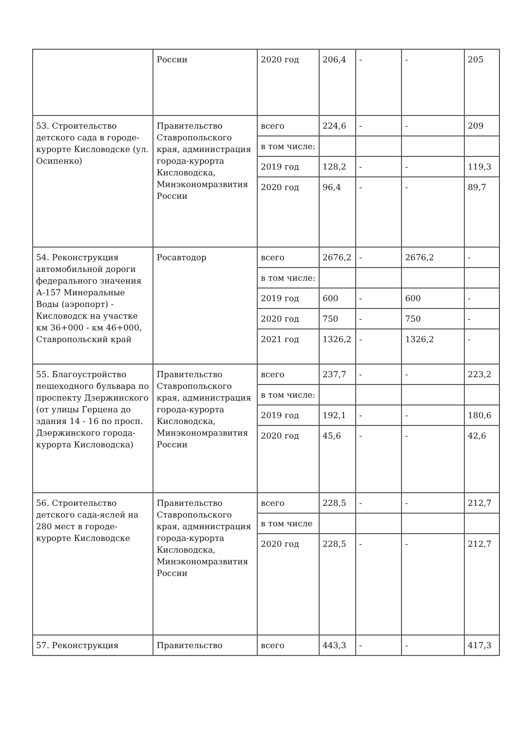| | России | 2020 год | 206,4 | - | - | 205 |
| 53. Строительство детского сада в городе-курорте Кисловодске (ул. Осипенко) | Правительство Ставропольского края, администрация города-курорта Кисловодска, Минэкономразвития России | всего | 224,6 | - | - | 209 |
| | | в том числе: | | | | |
| | | 2019 год | 128,2 | - | - | 119,3 |
| | | 2020 год | 96,4 | - | - | 89,7 |
| 54. Реконструкция автомобильной дороги федерального значения А-157 Минеральные Воды (аэропорт) - Кисловодск на участке км 36+000 - км 46+000, Ставропольский край | Росавтодор | всего | 2676,2 | - | 2676,2 | - |
| | | в том числе: | | | | |
| | | 2019 год | 600 | - | 600 | - |
| | | 2020 год | 750 | - | 750 | - |
| | | 2021 год | 1326,2 | - | 1326,2 | - |
| 55. Благоустройство пешеходного бульвара по проспекту Дзержинского (от улицы Герцена до здания 14 - 16 по просп. Дзержинского города-курорта Кисловодска) | Правительство Ставропольского края, администрация города-курорта Кисловодска, Минэкономразвития России | всего | 237,7 | - | - | 223,2 |
| | | в том числе: | | | | |
| | | 2019 год | 192,1 | - | - | 180,6 |
| | | 2020 год | 45,6 | - | - | 42,6 |
| 56. Строительство детского сада-яслей на 280 мест в городе-курорте Кисловодске | Правительство Ставропольского края, администрация города-курорта Кисловодска, Минэкономразвития России | всего | 228,5 | - | - | 212,7 |
| | | в том числе | | | | |
| | | 2020 год | 228,5 | - | - | 212,7 |
| 57. Реконструкция | Правительство | всего | 443,3 | - | - | 417,3 |